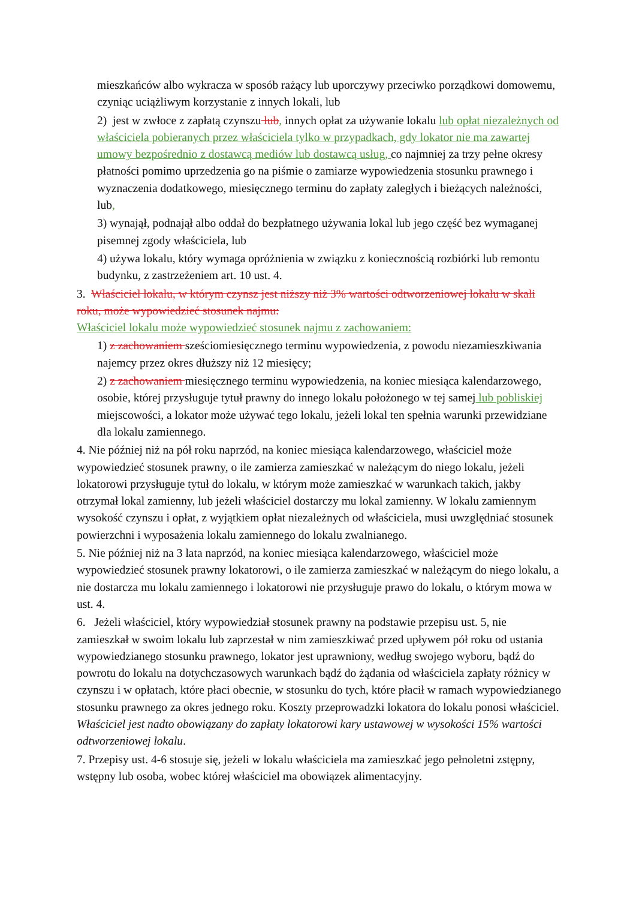mieszkańców albo wykracza w sposób rażący lub uporczywy przeciwko porządkowi domowemu, czyniąc uciążliwym korzystanie z innych lokali, lub
2) jest w zwłoce z zapłatą czynszu lub, innych opłat za używanie lokalu lub opłat niezależnych od właściciela pobieranych przez właściciela tylko w przypadkach, gdy lokator nie ma zawartej umowy bezpośrednio z dostawcą mediów lub dostawcą usług, co najmniej za trzy pełne okresy płatności pomimo uprzedzenia go na piśmie o zamiarze wypowiedzenia stosunku prawnego i wyznaczenia dodatkowego, miesięcznego terminu do zapłaty zaległych i bieżących należności, lub,
3) wynajął, podnajął albo oddał do bezpłatnego używania lokal lub jego część bez wymaganej pisemnej zgody właściciela, lub
4) używa lokalu, który wymaga opróżnienia w związku z koniecznością rozbiórki lub remontu budynku, z zastrzeżeniem art. 10 ust. 4.
3. Właściciel lokalu, w którym czynsz jest niższy niż 3% wartości odtworzeniowej lokalu w skali roku, może wypowiedzieć stosunek najmu:
Właściciel lokalu może wypowiedzieć stosunek najmu z zachowaniem:
1) z zachowaniem sześciomiesięcznego terminu wypowiedzenia, z powodu niezamieszkiwania najemcy przez okres dłuższy niż 12 miesięcy;
2) z zachowaniem miesięcznego terminu wypowiedzenia, na koniec miesiąca kalendarzowego, osobie, której przysługuje tytuł prawny do innego lokalu położonego w tej samej lub pobliskiej miejscowości, a lokator może używać tego lokalu, jeżeli lokal ten spełnia warunki przewidziane dla lokalu zamiennego.
4. Nie później niż na pół roku naprzód, na koniec miesiąca kalendarzowego, właściciel może wypowiedzieć stosunek prawny, o ile zamierza zamieszkać w należącym do niego lokalu, jeżeli lokatorowi przysługuje tytuł do lokalu, w którym może zamieszkać w warunkach takich, jakby otrzymał lokal zamienny, lub jeżeli właściciel dostarczy mu lokal zamienny. W lokalu zamiennym wysokość czynszu i opłat, z wyjątkiem opłat niezależnych od właściciela, musi uwzględniać stosunek powierzchni i wyposażenia lokalu zamiennego do lokalu zwalnianego.
5. Nie później niż na 3 lata naprzód, na koniec miesiąca kalendarzowego, właściciel może wypowiedzieć stosunek prawny lokatorowi, o ile zamierza zamieszkać w należącym do niego lokalu, a nie dostarcza mu lokalu zamiennego i lokatorowi nie przysługuje prawo do lokalu, o którym mowa w ust. 4.
6. Jeżeli właściciel, który wypowiedział stosunek prawny na podstawie przepisu ust. 5, nie zamieszkał w swoim lokalu lub zaprzestał w nim zamieszkiwać przed upływem pół roku od ustania wypowiedzianego stosunku prawnego, lokator jest uprawniony, według swojego wyboru, bądź do powrotu do lokalu na dotychczasowych warunkach bądź do żądania od właściciela zapłaty różnicy w czynszu i w opłatach, które płaci obecnie, w stosunku do tych, które płacił w ramach wypowiedzianego stosunku prawnego za okres jednego roku. Koszty przeprowadzki lokatora do lokalu ponosi właściciel. Właściciel jest nadto obowiązany do zapłaty lokatorowi kary ustawowej w wysokości 15% wartości odtworzeniowej lokalu.
7. Przepisy ust. 4-6 stosuje się, jeżeli w lokalu właściciela ma zamieszkać jego pełnoletni zstępny, wstępny lub osoba, wobec której właściciel ma obowiązek alimentacyjny.